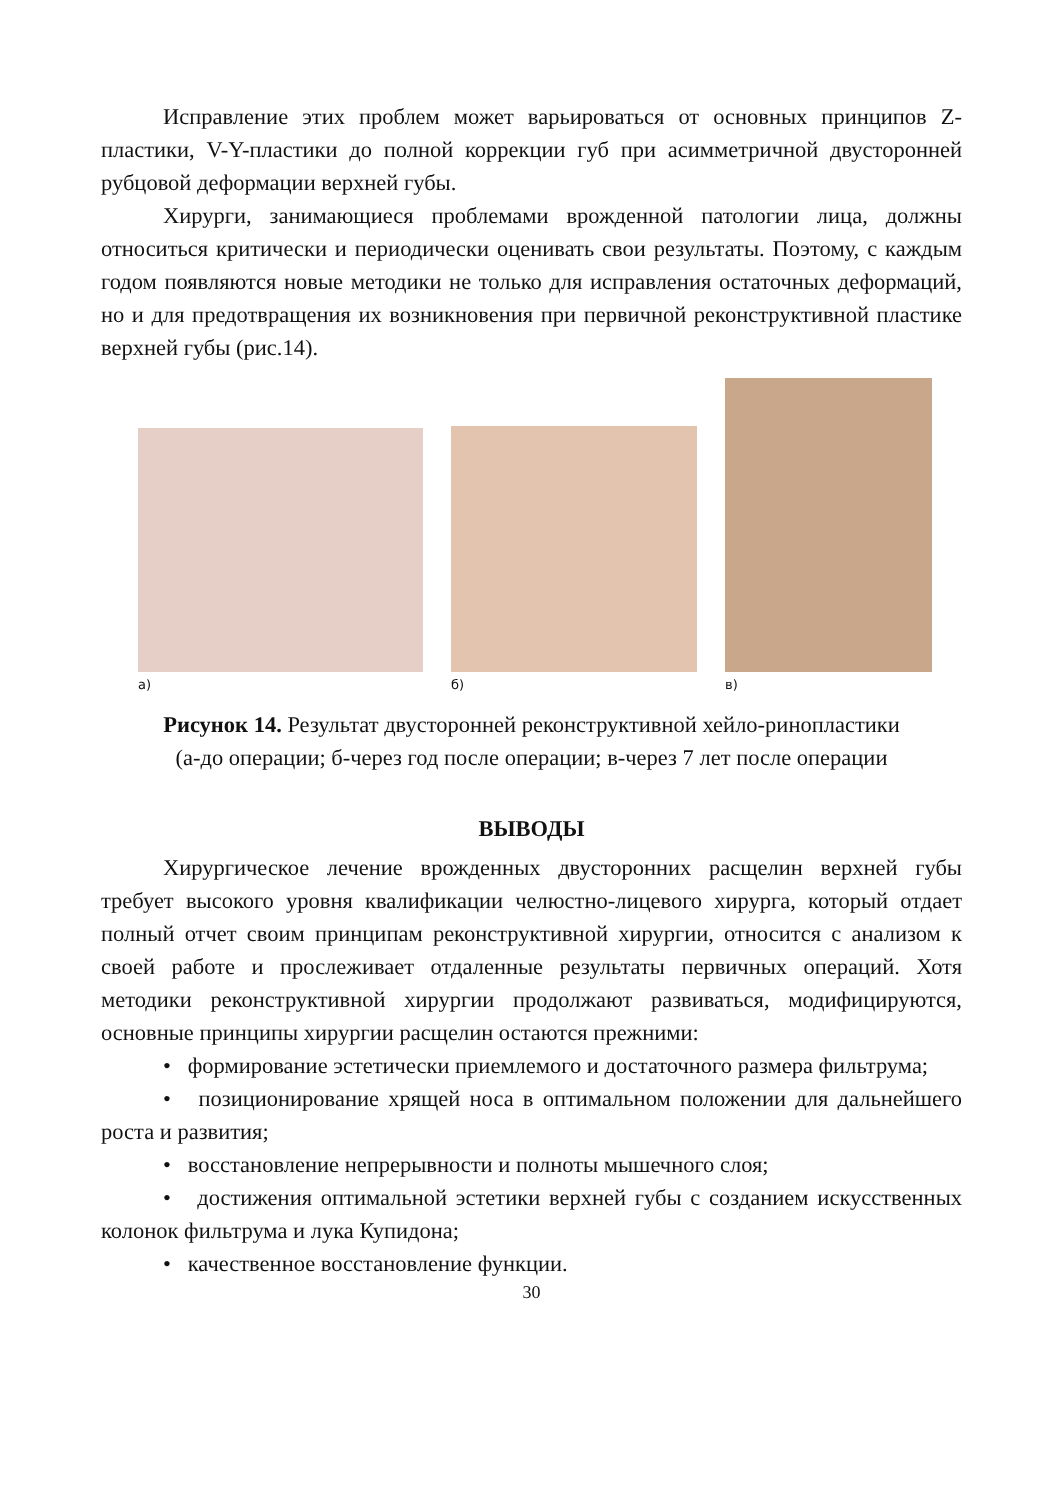Исправление этих проблем может варьироваться от основных принципов Z-пластики, V-Y-пластики до полной коррекции губ при асимметричной двусторонней рубцовой деформации верхней губы.
Хирурги, занимающиеся проблемами врожденной патологии лица, должны относиться критически и периодически оценивать свои результаты. Поэтому, с каждым годом появляются новые методики не только для исправления остаточных деформаций, но и для предотвращения их возникновения при первичной реконструктивной пластике верхней губы (рис.14).
а)
б)
в)
Рисунок 14. Результат двусторонней реконструктивной хейло-ринопластики
(а-до операции; б-через год после операции; в-через 7 лет после операции
ВЫВОДЫ
Хирургическое лечение врожденных двусторонних расщелин верхней губы требует высокого уровня квалификации челюстно-лицевого хирурга, который отдает полный отчет своим принципам реконструктивной хирургии, относится с анализом к своей работе и прослеживает отдаленные результаты первичных операций. Хотя методики реконструктивной хирургии продолжают развиваться, модифицируются, основные принципы хирургии расщелин остаются прежними:
• формирование эстетически приемлемого и достаточного размера фильтрума;
• позиционирование хрящей носа в оптимальном положении для дальнейшего роста и развития;
• восстановление непрерывности и полноты мышечного слоя;
• достижения оптимальной эстетики верхней губы с созданием искусственных колонок фильтрума и лука Купидона;
• качественное восстановление функции.
30